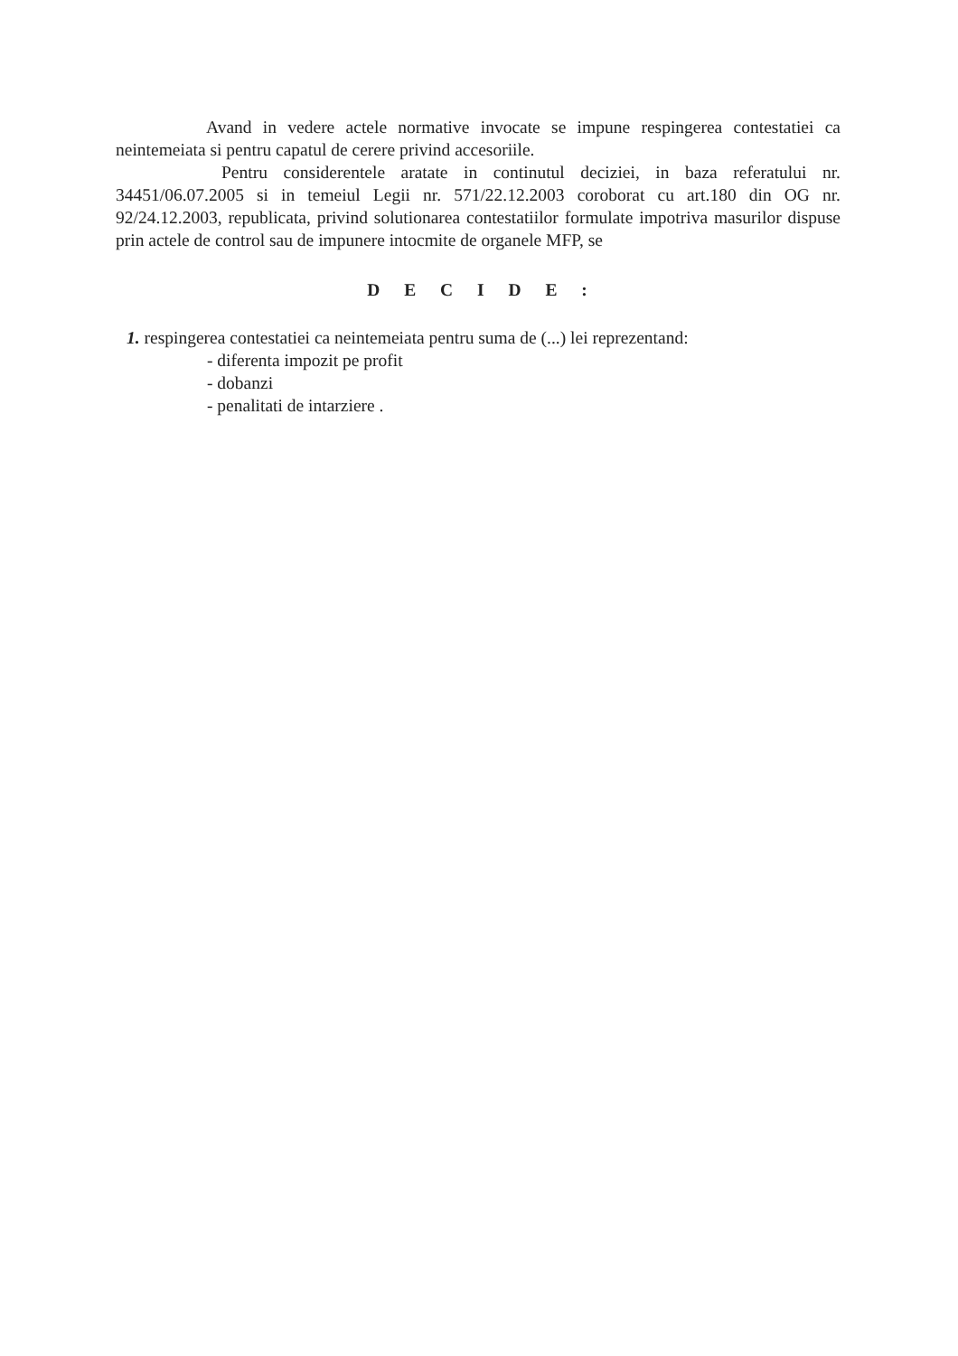Avand in vedere actele normative invocate se impune respingerea contestatiei ca neintemeiata si pentru capatul de cerere privind accesoriile.
Pentru considerentele aratate in continutul deciziei, in baza referatului nr. 34451/06.07.2005 si in temeiul Legii nr. 571/22.12.2003 coroborat cu art.180 din OG nr. 92/24.12.2003, republicata, privind solutionarea contestatiilor formulate impotriva masurilor dispuse prin actele de control sau de impunere intocmite de organele MFP, se
D E C I D E :
1. respingerea contestatiei ca neintemeiata pentru suma de (...) lei reprezentand:
- diferenta impozit pe profit
- dobanzi
- penalitati de intarziere .